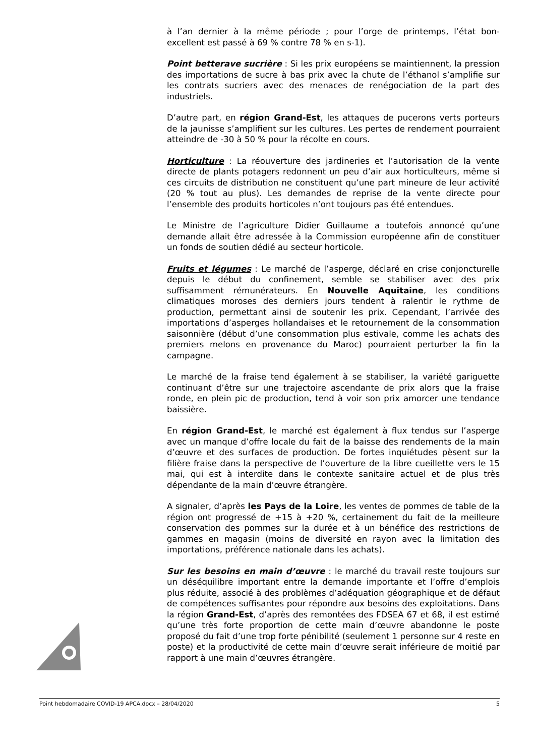à l’an dernier à la même période ; pour l’orge de printemps, l’état bon-excellent est passé à 69 % contre 78 % en s-1).
Point betterave sucrière : Si les prix européens se maintiennent, la pression des importations de sucre à bas prix avec la chute de l’éthanol s’amplifie sur les contrats sucriers avec des menaces de renégociation de la part des industriels.
D’autre part, en région Grand-Est, les attaques de pucerons verts porteurs de la jaunisse s’amplifient sur les cultures. Les pertes de rendement pourraient atteindre de -30 à 50 % pour la récolte en cours.
Horticulture : La réouverture des jardineries et l’autorisation de la vente directe de plants potagers redonnent un peu d’air aux horticulteurs, même si ces circuits de distribution ne constituent qu’une part mineure de leur activité (20 % tout au plus). Les demandes de reprise de la vente directe pour l’ensemble des produits horticoles n’ont toujours pas été entendues.
Le Ministre de l’agriculture Didier Guillaume a toutefois annoncé qu’une demande allait être adressée à la Commission européenne afin de constituer un fonds de soutien dédié au secteur horticole.
Fruits et légumes : Le marché de l’asperge, déclaré en crise conjoncturelle depuis le début du confinement, semble se stabiliser avec des prix suffisamment rémunérateurs. En Nouvelle Aquitaine, les conditions climatiques moroses des derniers jours tendent à ralentir le rythme de production, permettant ainsi de soutenir les prix. Cependant, l’arrivée des importations d’asperges hollandaises et le retournement de la consommation saisonnière (début d’une consommation plus estivale, comme les achats des premiers melons en provenance du Maroc) pourraient perturber la fin la campagne.
Le marché de la fraise tend également à se stabiliser, la variété gariguette continuant d’être sur une trajectoire ascendante de prix alors que la fraise ronde, en plein pic de production, tend à voir son prix amorcer une tendance baissière.
En région Grand-Est, le marché est également à flux tendus sur l’asperge avec un manque d’offre locale du fait de la baisse des rendements de la main d’œuvre et des surfaces de production. De fortes inquiétudes pèsent sur la filière fraise dans la perspective de l’ouverture de la libre cueillette vers le 15 mai, qui est à interdite dans le contexte sanitaire actuel et de plus très dépendante de la main d’œuvre étrangère.
A signaler, d’après les Pays de la Loire, les ventes de pommes de table de la région ont progressé de +15 à +20 %, certainement du fait de la meilleure conservation des pommes sur la durée et à un bénéfice des restrictions de gammes en magasin (moins de diversité en rayon avec la limitation des importations, préférence nationale dans les achats).
Sur les besoins en main d’œuvre : le marché du travail reste toujours sur un déséquilibre important entre la demande importante et l’offre d’emplois plus réduite, associé à des problèmes d’adéquation géographique et de défaut de compétences suffisantes pour répondre aux besoins des exploitations. Dans la région Grand-Est, d’après des remontées des FDSEA 67 et 68, il est estimé qu’une très forte proportion de cette main d’œuvre abandonne le poste proposé du fait d’une trop forte pénibilité (seulement 1 personne sur 4 reste en poste) et la productivité de cette main d’œuvre serait inférieure de moitié par rapport à une main d’œuvres étrangère.
Point hebdomadaire COVID-19 APCA.docx – 28/04/2020 5